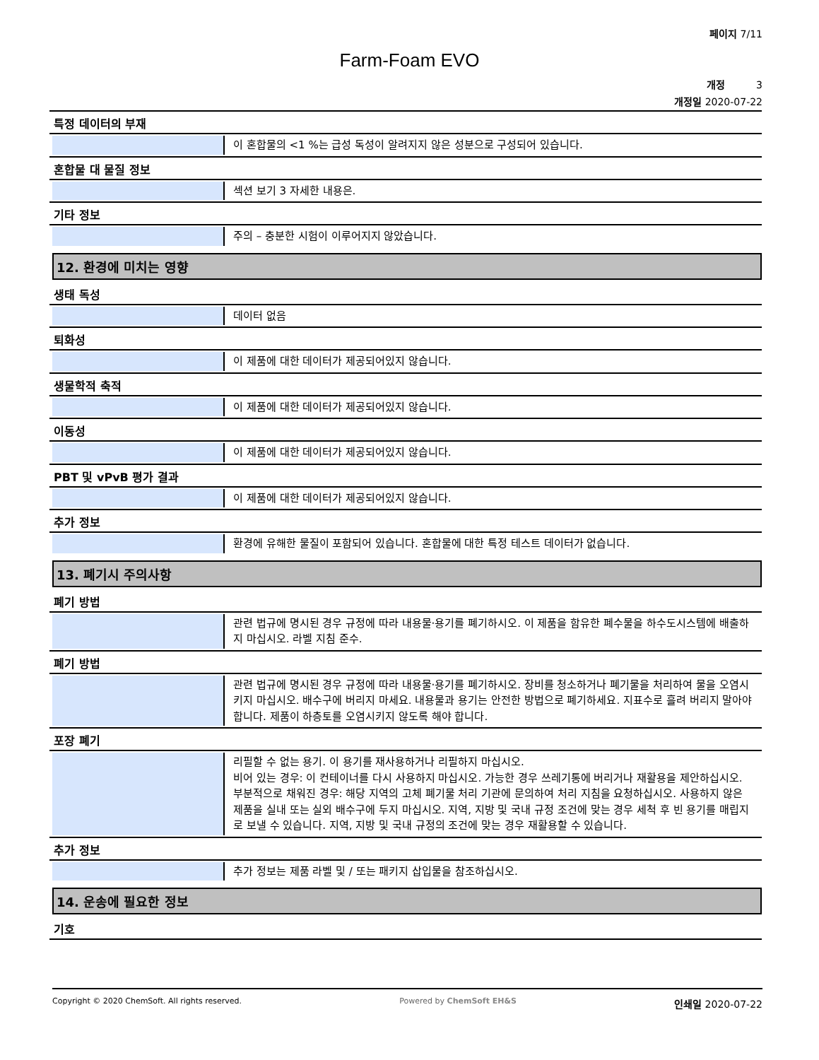페이지 7/11
Farm-Foam EVO
개정 3
개정일 2020-07-22
특정 데이터의 부재
이 혼합물의 <1 %는 급성 독성이 알려지지 않은 성분으로 구성되어 있습니다.
혼합물 대 물질 정보
섹션 보기 3 자세한 내용은.
기타 정보
주의 – 충분한 시험이 이루어지지 않았습니다.
12. 환경에 미치는 영향
생태 독성
데이터 없음
퇴화성
이 제품에 대한 데이터가 제공되어있지 않습니다.
생물학적 축적
이 제품에 대한 데이터가 제공되어있지 않습니다.
이동성
이 제품에 대한 데이터가 제공되어있지 않습니다.
PBT 및 vPvB 평가 결과
이 제품에 대한 데이터가 제공되어있지 않습니다.
추가 정보
환경에 유해한 물질이 포함되어 있습니다. 혼합물에 대한 특정 테스트 데이터가 없습니다.
13. 폐기시 주의사항
폐기 방법
관련 법규에 명시된 경우 규정에 따라 내용물·용기를 폐기하시오. 이 제품을 함유한 폐수물을 하수도시스템에 배출하지 마십시오. 라벨 지침 준수.
폐기 방법
관련 법규에 명시된 경우 규정에 따라 내용물·용기를 폐기하시오. 장비를 청소하거나 폐기물을 처리하여 물을 오염시키지 마십시오. 배수구에 버리지 마세요. 내용물과 용기는 안전한 방법으로 폐기하세요. 지표수로 흘려 버리지 말아야 합니다. 제품이 하층토를 오염시키지 않도록 해야 합니다.
포장 폐기
리필할 수 없는 용기. 이 용기를 재사용하거나 리필하지 마십시오.
비어 있는 경우: 이 컨테이너를 다시 사용하지 마십시오. 가능한 경우 쓰레기통에 버리거나 재활용을 제안하십시오.
부분적으로 채워진 경우: 해당 지역의 고체 폐기물 처리 기관에 문의하여 처리 지침을 요청하십시오. 사용하지 않은 제품을 실내 또는 실외 배수구에 두지 마십시오. 지역, 지방 및 국내 규정 조건에 맞는 경우 세척 후 빈 용기를 매립지로 보낼 수 있습니다. 지역, 지방 및 국내 규정의 조건에 맞는 경우 재활용할 수 있습니다.
추가 정보
추가 정보는 제품 라벨 및 / 또는 패키지 삽입물을 참조하십시오.
14. 운송에 필요한 정보
기호
Copyright © 2020 ChemSoft. All rights reserved.
Powered by ChemSoft EH&S
인쇄일 2020-07-22